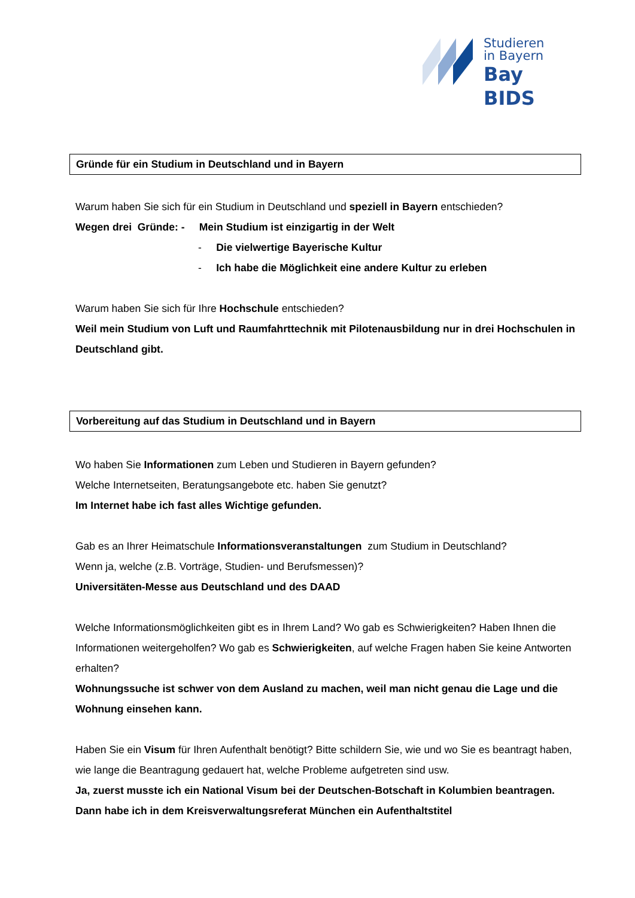Studieren
in Bayern
Bay BIDS
Gründe für ein Studium in Deutschland und in Bayern
Warum haben Sie sich für ein Studium in Deutschland und speziell in Bayern entschieden?
Wegen drei Gründe: - Mein Studium ist einzigartig in der Welt
- Die vielwertige Bayerische Kultur
- Ich habe die Möglichkeit eine andere Kultur zu erleben
Warum haben Sie sich für Ihre Hochschule entschieden?
Weil mein Studium von Luft und Raumfahrttechnik mit Pilotenausbildung nur in drei Hochschulen in Deutschland gibt.
Vorbereitung auf das Studium in Deutschland und in Bayern
Wo haben Sie Informationen zum Leben und Studieren in Bayern gefunden?
Welche Internetseiten, Beratungsangebote etc. haben Sie genutzt?
Im Internet habe ich fast alles Wichtige gefunden.
Gab es an Ihrer Heimatschule Informationsveranstaltungen zum Studium in Deutschland?
Wenn ja, welche (z.B. Vorträge, Studien- und Berufsmessen)?
Universitäten-Messe aus Deutschland und des DAAD
Welche Informationsmöglichkeiten gibt es in Ihrem Land? Wo gab es Schwierigkeiten? Haben Ihnen die Informationen weitergeholfen? Wo gab es Schwierigkeiten, auf welche Fragen haben Sie keine Antworten erhalten?
Wohnungssuche ist schwer von dem Ausland zu machen, weil man nicht genau die Lage und die Wohnung einsehen kann.
Haben Sie ein Visum für Ihren Aufenthalt benötigt? Bitte schildern Sie, wie und wo Sie es beantragt haben, wie lange die Beantragung gedauert hat, welche Probleme aufgetreten sind usw.
Ja, zuerst musste ich ein National Visum bei der Deutschen-Botschaft in Kolumbien beantragen. Dann habe ich in dem Kreisverwaltungsreferat München ein Aufenthaltstitel